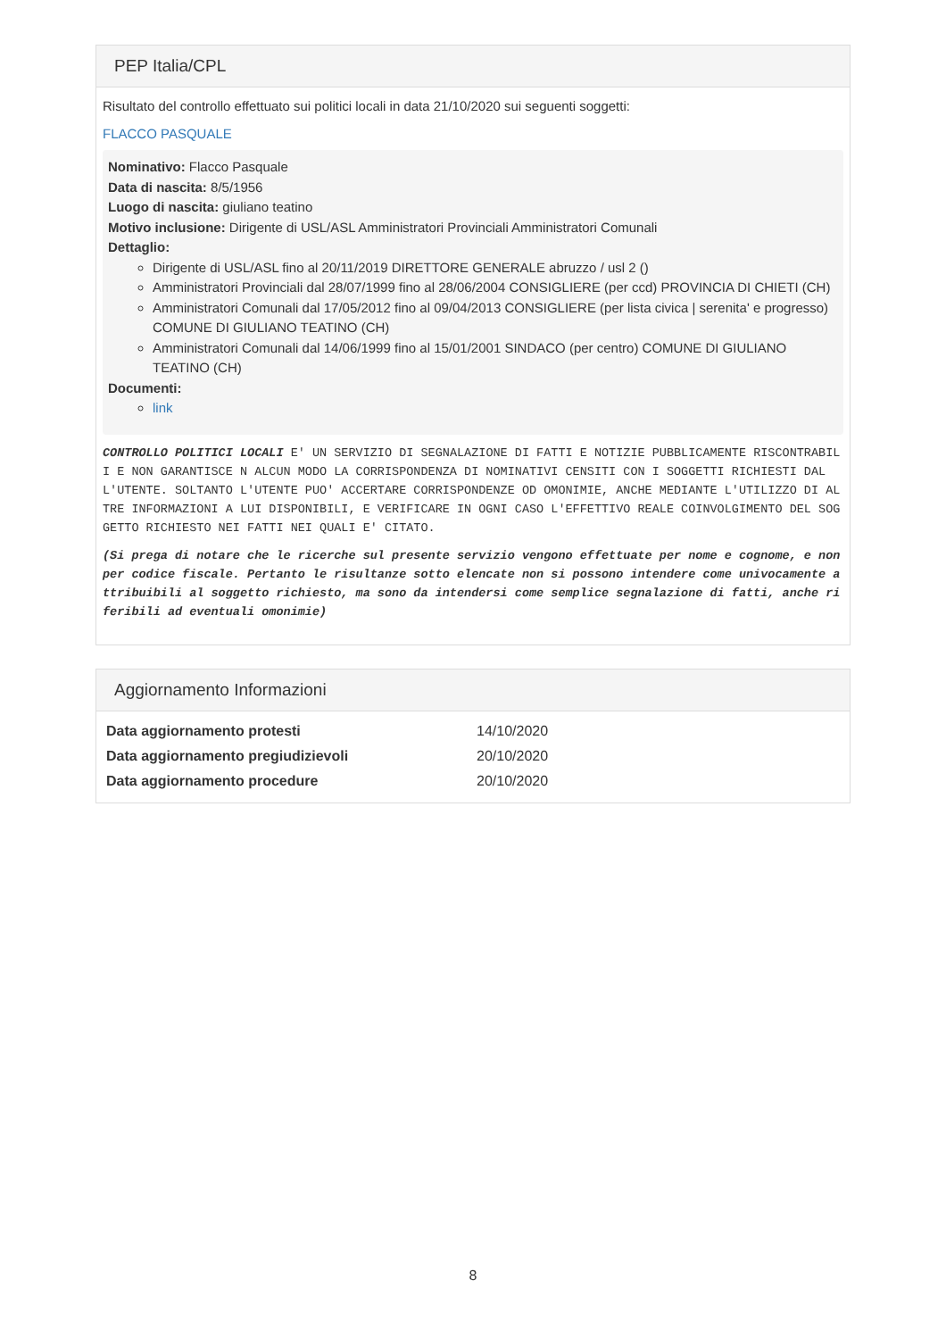PEP Italia/CPL
Risultato del controllo effettuato sui politici locali in data 21/10/2020 sui seguenti soggetti:
FLACCO PASQUALE
Nominativo: Flacco Pasquale
Data di nascita: 8/5/1956
Luogo di nascita: giuliano teatino
Motivo inclusione: Dirigente di USL/ASL Amministratori Provinciali Amministratori Comunali
Dettaglio:
Dirigente di USL/ASL fino al 20/11/2019 DIRETTORE GENERALE abruzzo / usl 2 ()
Amministratori Provinciali dal 28/07/1999 fino al 28/06/2004 CONSIGLIERE (per ccd) PROVINCIA DI CHIETI (CH)
Amministratori Comunali dal 17/05/2012 fino al 09/04/2013 CONSIGLIERE (per lista civica | serenita' e progresso) COMUNE DI GIULIANO TEATINO (CH)
Amministratori Comunali dal 14/06/1999 fino al 15/01/2001 SINDACO (per centro) COMUNE DI GIULIANO TEATINO (CH)
Documenti:
link
CONTROLLO POLITICI LOCALI E' UN SERVIZIO DI SEGNALAZIONE DI FATTI E NOTIZIE PUBBLICAMENTE RISCONTRABILI E NON GARANTISCE N ALCUN MODO LA CORRISPONDENZA DI NOMINATIVI CENSITI CON I SOGGETTI RICHIESTI DALL'UTENTE. SOLTANTO L'UTENTE PUO' ACCERTARE CORRISPONDENZE OD OMONIMIE, ANCHE MEDIANTE L'UTILIZZO DI ALTRE INFORMAZIONI A LUI DISPONIBILI, E VERIFICARE IN OGNI CASO L'EFFETTIVO REALE COINVOLGIMENTO DEL SOGGETTO RICHIESTO NEI FATTI NEI QUALI E' CITATO.
(Si prega di notare che le ricerche sul presente servizio vengono effettuate per nome e cognome, e non per codice fiscale. Pertanto le risultanze sotto elencate non si possono intendere come univocamente attribuibili al soggetto richiesto, ma sono da intendersi come semplice segnalazione di fatti, anche riferibili ad eventuali omonimie)
Aggiornamento Informazioni
| Data aggiornamento protesti | 14/10/2020 |
| Data aggiornamento pregiudizievoli | 20/10/2020 |
| Data aggiornamento procedure | 20/10/2020 |
8